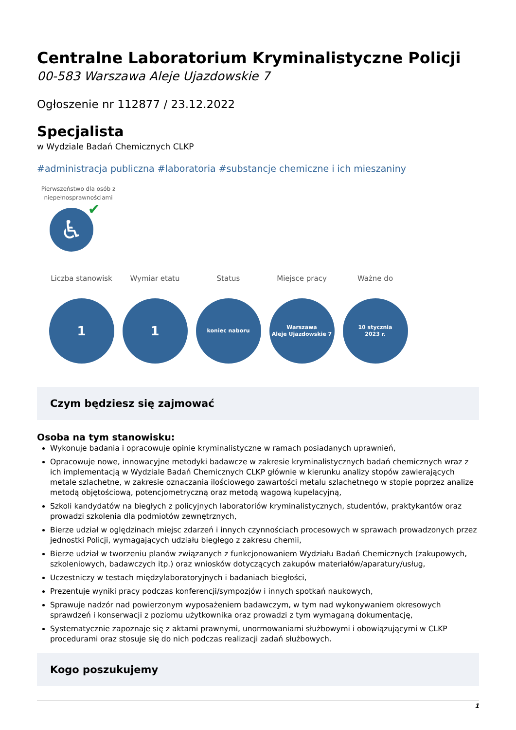Centralne Laboratorium Kryminalistyczne Policji
00-583 Warszawa Aleje Ujazdowskie 7
Ogłoszenie nr 112877 / 23.12.2022
Specjalista
w Wydziale Badań Chemicznych CLKP
#administracja publiczna #laboratoria #substancje chemiczne i ich mieszaniny
Pierwszeństwo dla osób z niepełnosprawnościami
♿ ✔
Liczba stanowisk
1
Wymiar etatu
1
Status
koniec naboru
Miejsce pracy
Warszawa
Aleje Ujazdowskie 7
Ważne do
10 stycznia
2023 r.
Czym będziesz się zajmować
Osoba na tym stanowisku:
Wykonuje badania i opracowuje opinie kryminalistyczne w ramach posiadanych uprawnień,
Opracowuje nowe, innowacyjne metodyki badawcze w zakresie kryminalistycznych badań chemicznych wraz z ich implementacją w Wydziale Badań Chemicznych CLKP głównie w kierunku analizy stopów zawierających metale szlachetne, w zakresie oznaczania ilościowego zawartości metalu szlachetnego w stopie poprzez analizę metodą objętościową, potencjometryczną oraz metodą wagową kupelacyjną,
Szkoli kandydatów na biegłych z policyjnych laboratoriów kryminalistycznych, studentów, praktykantów oraz prowadzi szkolenia dla podmiotów zewnętrznych,
Bierze udział w oględzinach miejsc zdarzeń i innych czynnościach procesowych w sprawach prowadzonych przez jednostki Policji, wymagających udziału biegłego z zakresu chemii,
Bierze udział w tworzeniu planów związanych z funkcjonowaniem Wydziału Badań Chemicznych (zakupowych, szkoleniowych, badawczych itp.) oraz wniosków dotyczących zakupów materiałów/aparatury/usług,
Uczestniczy w testach międzylaboratoryjnych i badaniach biegłości,
Prezentuje wyniki pracy podczas konferencji/sympozjów i innych spotkań naukowych,
Sprawuje nadzór nad powierzonym wyposażeniem badawczym, w tym nad wykonywaniem okresowych sprawdzeń i konserwacji z poziomu użytkownika oraz prowadzi z tym wymaganą dokumentację,
Systematycznie zapoznaje się z aktami prawnymi, unormowaniami służbowymi i obowiązującymi w CLKP procedurami oraz stosuje się do nich podczas realizacji zadań służbowych.
Kogo poszukujemy
1